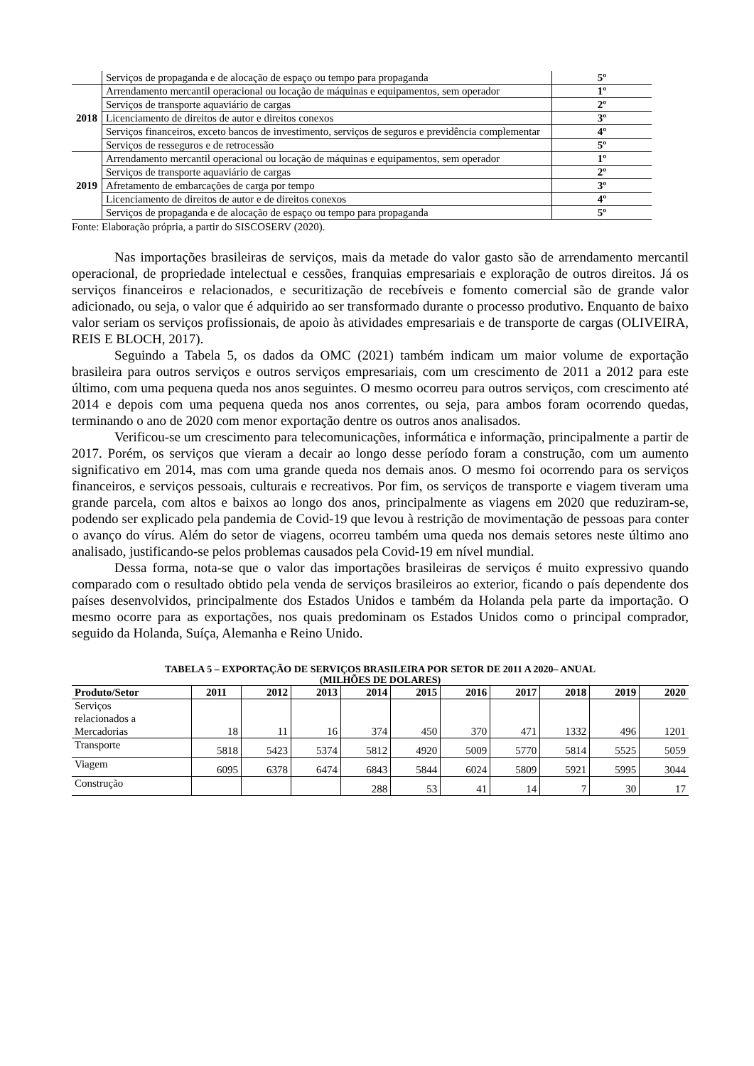| | Serviços de propaganda e de alocação de espaço ou tempo para propaganda | 5º |
| 2018 | Arrendamento mercantil operacional ou locação de máquinas e equipamentos, sem operador | 1º |
| | Serviços de transporte aquaviário de cargas | 2º |
| | Licenciamento de direitos de autor e direitos conexos | 3º |
| | Serviços financeiros, exceto bancos de investimento, serviços de seguros e previdência complementar | 4º |
| | Serviços de resseguros e de retrocessão | 5º |
| 2019 | Arrendamento mercantil operacional ou locação de máquinas e equipamentos, sem operador | 1º |
| | Serviços de transporte aquaviário de cargas | 2º |
| | Afretamento de embarcações de carga por tempo | 3º |
| | Licenciamento de direitos de autor e de direitos conexos | 4º |
| | Serviços de propaganda e de alocação de espaço ou tempo para propaganda | 5º |
Fonte: Elaboração própria, a partir do SISCOSERV (2020).
Nas importações brasileiras de serviços, mais da metade do valor gasto são de arrendamento mercantil operacional, de propriedade intelectual e cessões, franquias empresariais e exploração de outros direitos. Já os serviços financeiros e relacionados, e securitização de recebíveis e fomento comercial são de grande valor adicionado, ou seja, o valor que é adquirido ao ser transformado durante o processo produtivo. Enquanto de baixo valor seriam os serviços profissionais, de apoio às atividades empresariais e de transporte de cargas (OLIVEIRA, REIS E BLOCH, 2017).
Seguindo a Tabela 5, os dados da OMC (2021) também indicam um maior volume de exportação brasileira para outros serviços e outros serviços empresariais, com um crescimento de 2011 a 2012 para este último, com uma pequena queda nos anos seguintes. O mesmo ocorreu para outros serviços, com crescimento até 2014 e depois com uma pequena queda nos anos correntes, ou seja, para ambos foram ocorrendo quedas, terminando o ano de 2020 com menor exportação dentre os outros anos analisados.
Verificou-se um crescimento para telecomunicações, informática e informação, principalmente a partir de 2017. Porém, os serviços que vieram a decair ao longo desse período foram a construção, com um aumento significativo em 2014, mas com uma grande queda nos demais anos. O mesmo foi ocorrendo para os serviços financeiros, e serviços pessoais, culturais e recreativos. Por fim, os serviços de transporte e viagem tiveram uma grande parcela, com altos e baixos ao longo dos anos, principalmente as viagens em 2020 que reduziram-se, podendo ser explicado pela pandemia de Covid-19 que levou à restrição de movimentação de pessoas para conter o avanço do vírus. Além do setor de viagens, ocorreu também uma queda nos demais setores neste último ano analisado, justificando-se pelos problemas causados pela Covid-19 em nível mundial.
Dessa forma, nota-se que o valor das importações brasileiras de serviços é muito expressivo quando comparado com o resultado obtido pela venda de serviços brasileiros ao exterior, ficando o país dependente dos países desenvolvidos, principalmente dos Estados Unidos e também da Holanda pela parte da importação. O mesmo ocorre para as exportações, nos quais predominam os Estados Unidos como o principal comprador, seguido da Holanda, Suíça, Alemanha e Reino Unido.
TABELA 5 – EXPORTAÇÃO DE SERVIÇOS BRASILEIRA POR SETOR DE 2011 A 2020– ANUAL
(MILHÕES DE DOLARES)
| Produto/Setor | 2011 | 2012 | 2013 | 2014 | 2015 | 2016 | 2017 | 2018 | 2019 | 2020 |
| --- | --- | --- | --- | --- | --- | --- | --- | --- | --- | --- |
| Serviços relacionados a Mercadorias | 18 | 11 | 16 | 374 | 450 | 370 | 471 | 1332 | 496 | 1201 |
| Transporte | 5818 | 5423 | 5374 | 5812 | 4920 | 5009 | 5770 | 5814 | 5525 | 5059 |
| Viagem | 6095 | 6378 | 6474 | 6843 | 5844 | 6024 | 5809 | 5921 | 5995 | 3044 |
| Construção | | | | 288 | 53 | 41 | 14 | 7 | 30 | 17 |